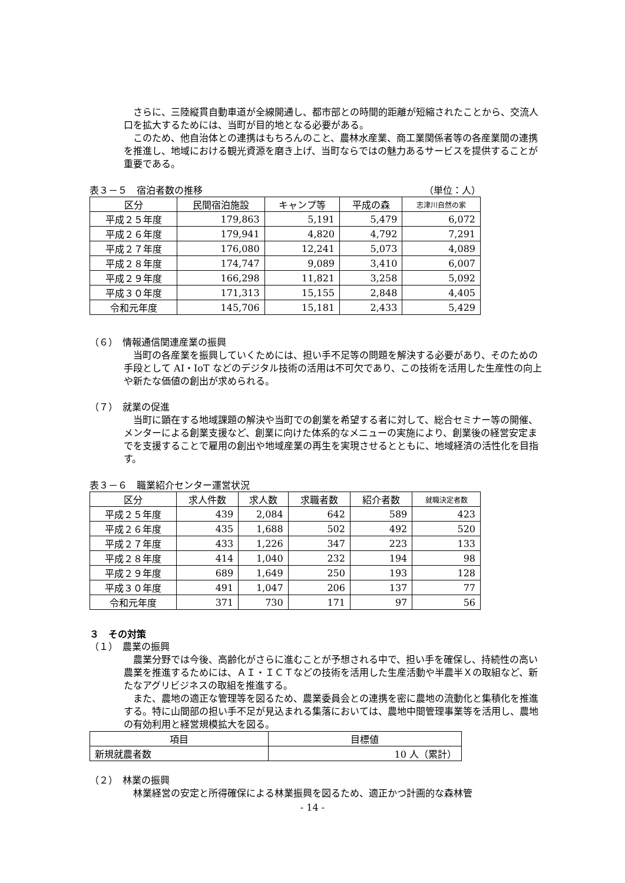さらに、三陸縦貫自動車道が全線開通し、都市部との時間的距離が短縮されたことから、交流人口を拡大するためには、当町が目的地となる必要がある。
　このため、他自治体との連携はもちろんのこと、農林水産業、商工業関係者等の各産業間の連携を推進し、地域における観光資源を磨き上げ、当町ならではの魅力あるサービスを提供することが重要である。
表３－５　宿泊者数の推移 （単位：人）
| 区分 | 民間宿泊施設 | キャンプ等 | 平成の森 | 志津川自然の家 |
| --- | --- | --- | --- | --- |
| 平成２５年度 | 179,863 | 5,191 | 5,479 | 6,072 |
| 平成２６年度 | 179,941 | 4,820 | 4,792 | 7,291 |
| 平成２７年度 | 176,080 | 12,241 | 5,073 | 4,089 |
| 平成２８年度 | 174,747 | 9,089 | 3,410 | 6,007 |
| 平成２９年度 | 166,298 | 11,821 | 3,258 | 5,092 |
| 平成３０年度 | 171,313 | 15,155 | 2,848 | 4,405 |
| 令和元年度 | 145,706 | 15,181 | 2,433 | 5,429 |
（６）　情報通信関連産業の振興
　当町の各産業を振興していくためには、担い手不足等の問題を解決する必要があり、そのための手段として AI・IoT などのデジタル技術の活用は不可欠であり、この技術を活用した生産性の向上や新たな価値の創出が求められる。
（７）　就業の促進
　当町に顕在する地域課題の解決や当町での創業を希望する者に対して、総合セミナー等の開催、メンターによる創業支援など、創業に向けた体系的なメニューの実施により、創業後の経営安定までを支援することで雇用の創出や地域産業の再生を実現させるとともに、地域経済の活性化を目指す。
表３－６　職業紹介センター運営状況
| 区分 | 求人件数 | 求人数 | 求職者数 | 紹介者数 | 就職決定者数 |
| --- | --- | --- | --- | --- | --- |
| 平成２５年度 | 439 | 2,084 | 642 | 589 | 423 |
| 平成２６年度 | 435 | 1,688 | 502 | 492 | 520 |
| 平成２７年度 | 433 | 1,226 | 347 | 223 | 133 |
| 平成２８年度 | 414 | 1,040 | 232 | 194 | 98 |
| 平成２９年度 | 689 | 1,649 | 250 | 193 | 128 |
| 平成３０年度 | 491 | 1,047 | 206 | 137 | 77 |
| 令和元年度 | 371 | 730 | 171 | 97 | 56 |
３　その対策
（１）　農業の振興
　農業分野では今後、高齢化がさらに進むことが予想される中で、担い手を確保し、持続性の高い農業を推進するためには、ＡＩ・ＩＣＴなどの技術を活用した生産活動や半農半Ｘの取組など、新たなアグリビジネスの取組を推進する。
　また、農地の適正な管理等を図るため、農業委員会との連携を密に農地の流動化と集積化を推進する。特に山間部の担い手不足が見込まれる集落においては、農地中間管理事業等を活用し、農地の有効利用と経営規模拡大を図る。
| 項目 | 目標値 |
| --- | --- |
| 新規就農者数 | 10 人（累計） |
（２）　林業の振興
　林業経営の安定と所得確保による林業振興を図るため、適正かつ計画的な森林管
- 14 -